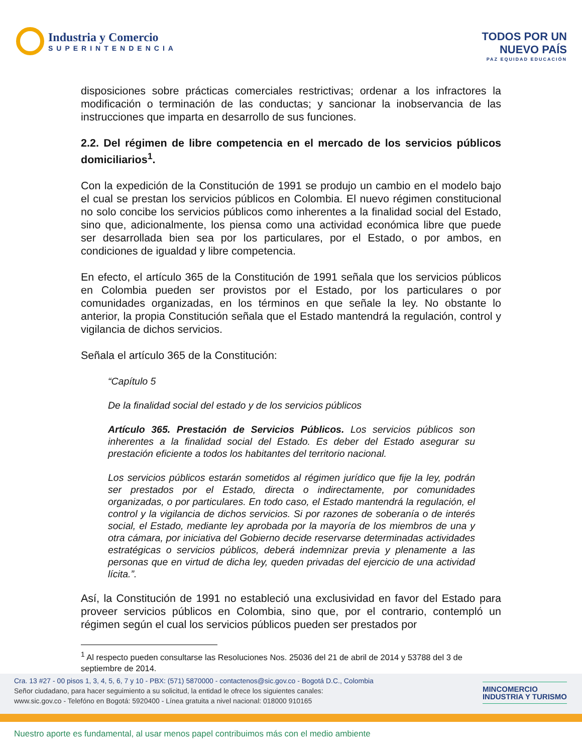Industria y Comercio
SUPERINTENDENCIA
TODOS POR UN
NUEVO PAÍS
PAZ EQUIDAD EDUCACIÓN
disposiciones sobre prácticas comerciales restrictivas; ordenar a los infractores la modificación o terminación de las conductas; y sancionar la inobservancia de las instrucciones que imparta en desarrollo de sus funciones.
2.2. Del régimen de libre competencia en el mercado de los servicios públicos domiciliarios<sup>1</sup>.
Con la expedición de la Constitución de 1991 se produjo un cambio en el modelo bajo el cual se prestan los servicios públicos en Colombia. El nuevo régimen constitucional no solo concibe los servicios públicos como inherentes a la finalidad social del Estado, sino que, adicionalmente, los piensa como una actividad económica libre que puede ser desarrollada bien sea por los particulares, por el Estado, o por ambos, en condiciones de igualdad y libre competencia.
En efecto, el artículo 365 de la Constitución de 1991 señala que los servicios públicos en Colombia pueden ser provistos por el Estado, por los particulares o por comunidades organizadas, en los términos en que señale la ley. No obstante lo anterior, la propia Constitución señala que el Estado mantendrá la regulación, control y vigilancia de dichos servicios.
Señala el artículo 365 de la Constitución:
“Capítulo 5
De la finalidad social del estado y de los servicios públicos
Artículo 365. Prestación de Servicios Públicos. Los servicios públicos son inherentes a la finalidad social del Estado. Es deber del Estado asegurar su prestación eficiente a todos los habitantes del territorio nacional.
Los servicios públicos estarán sometidos al régimen jurídico que fije la ley, podrán ser prestados por el Estado, directa o indirectamente, por comunidades organizadas, o por particulares. En todo caso, el Estado mantendrá la regulación, el control y la vigilancia de dichos servicios. Si por razones de soberanía o de interés social, el Estado, mediante ley aprobada por la mayoría de los miembros de una y otra cámara, por iniciativa del Gobierno decide reservarse determinadas actividades estratégicas o servicios públicos, deberá indemnizar previa y plenamente a las personas que en virtud de dicha ley, queden privadas del ejercicio de una actividad lícita.”.
Así, la Constitución de 1991 no estableció una exclusividad en favor del Estado para proveer servicios públicos en Colombia, sino que, por el contrario, contempló un régimen según el cual los servicios públicos pueden ser prestados por
<sup>1</sup> Al respecto pueden consultarse las Resoluciones Nos. 25036 del 21 de abril de 2014 y 53788 del 3 de septiembre de 2014.
Cra. 13 #27 - 00 pisos 1, 3, 4, 5, 6, 7 y 10 - PBX: (571) 5870000 - contactenos@sic.gov.co - Bogotá D.C., Colombia
Señor ciudadano, para hacer seguimiento a su solicitud, la entidad le ofrece los siguientes canales:
www.sic.gov.co - Telefóno en Bogotá: 5920400 - Línea gratuita a nivel nacional: 018000 910165
MINCOMERCIO
INDUSTRIA Y TURISMO
Nuestro aporte es fundamental, al usar menos papel contribuimos más con el medio ambiente